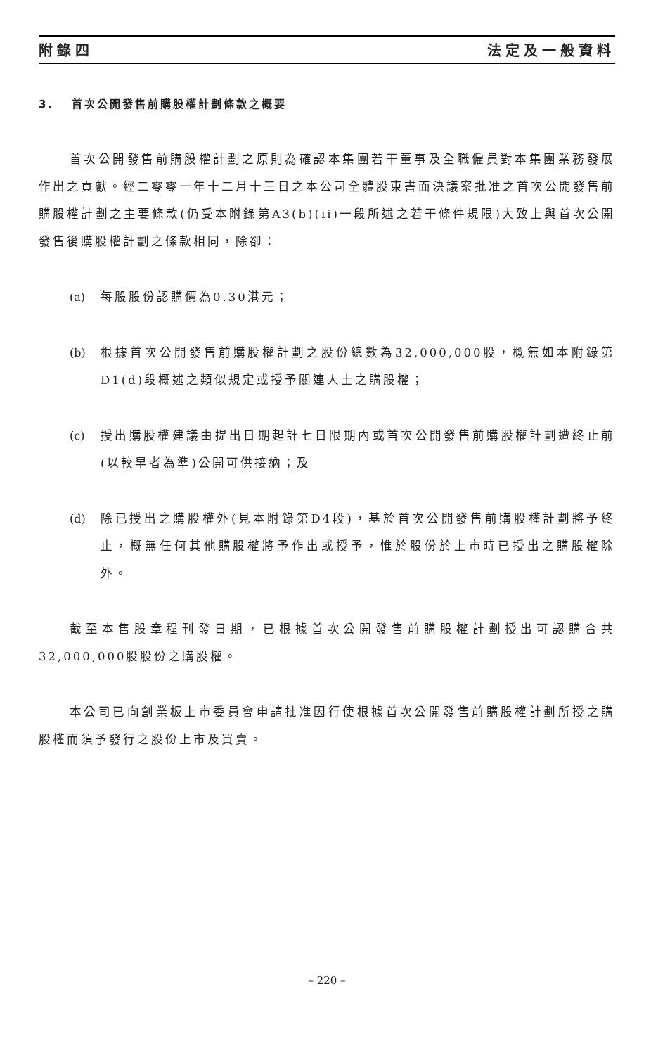附錄四 法定及一般資料
3. 首次公開發售前購股權計劃條款之概要
首次公開發售前購股權計劃之原則為確認本集團若干董事及全職僱員對本集團業務發展作出之貢獻。經二零零一年十二月十三日之本公司全體股東書面決議案批准之首次公開發售前購股權計劃之主要條款(仍受本附錄第A3(b)(ii)一段所述之若干條件規限)大致上與首次公開發售後購股權計劃之條款相同，除卻：
(a) 每股股份認購價為0.30港元；
(b) 根據首次公開發售前購股權計劃之股份總數為32,000,000股，概無如本附錄第D1(d)段概述之類似規定或授予關連人士之購股權；
(c) 授出購股權建議由提出日期起計七日限期內或首次公開發售前購股權計劃遭終止前(以較早者為準)公開可供接納；及
(d) 除已授出之購股權外(見本附錄第D4段)，基於首次公開發售前購股權計劃將予終止，概無任何其他購股權將予作出或授予，惟於股份於上市時已授出之購股權除外。
截至本售股章程刊發日期，已根據首次公開發售前購股權計劃授出可認購合共32,000,000股股份之購股權。
本公司已向創業板上市委員會申請批准因行使根據首次公開發售前購股權計劃所授之購股權而須予發行之股份上市及買賣。
– 220 –